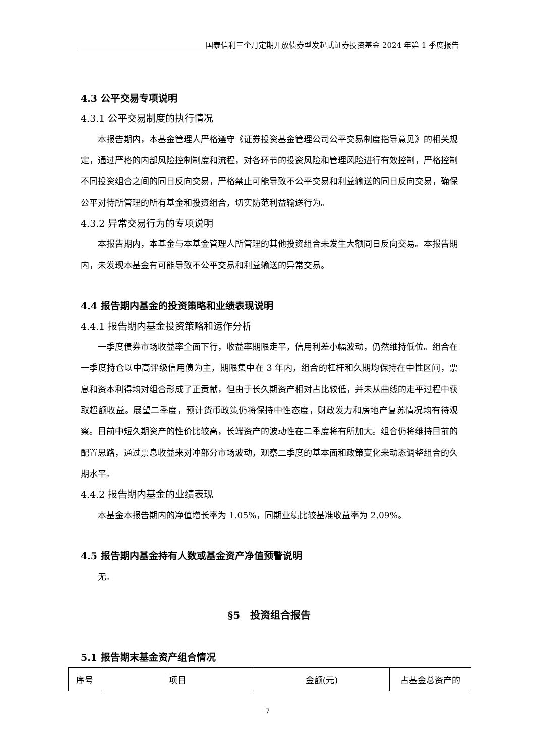国泰信利三个月定期开放债券型发起式证券投资基金 2024 年第 1 季度报告
4.3 公平交易专项说明
4.3.1 公平交易制度的执行情况
本报告期内，本基金管理人严格遵守《证券投资基金管理公司公平交易制度指导意见》的相关规定，通过严格的内部风险控制制度和流程，对各环节的投资风险和管理风险进行有效控制，严格控制不同投资组合之间的同日反向交易，严格禁止可能导致不公平交易和利益输送的同日反向交易，确保公平对待所管理的所有基金和投资组合，切实防范利益输送行为。
4.3.2 异常交易行为的专项说明
本报告期内，本基金与本基金管理人所管理的其他投资组合未发生大额同日反向交易。本报告期内，未发现本基金有可能导致不公平交易和利益输送的异常交易。
4.4 报告期内基金的投资策略和业绩表现说明
4.4.1 报告期内基金投资策略和运作分析
一季度债券市场收益率全面下行，收益率期限走平，信用利差小幅波动，仍然维持低位。组合在一季度持仓以中高评级信用债为主，期限集中在 3 年内，组合的杠杆和久期均保持在中性区间，票息和资本利得均对组合形成了正贡献，但由于长久期资产相对占比较低，并未从曲线的走平过程中获取超额收益。展望二季度，预计货币政策仍将保持中性态度，财政发力和房地产复苏情况均有待观察。目前中短久期资产的性价比较高，长端资产的波动性在二季度将有所加大。组合仍将维持目前的配置思路，通过票息收益来对冲部分市场波动，观察二季度的基本面和政策变化来动态调整组合的久期水平。
4.4.2 报告期内基金的业绩表现
本基金本报告期内的净值增长率为 1.05%，同期业绩比较基准收益率为 2.09%。
4.5 报告期内基金持有人数或基金资产净值预警说明
无。
§5　投资组合报告
5.1 报告期末基金资产组合情况
| 序号 | 项目 | 金额(元) | 占基金总资产的 |
7